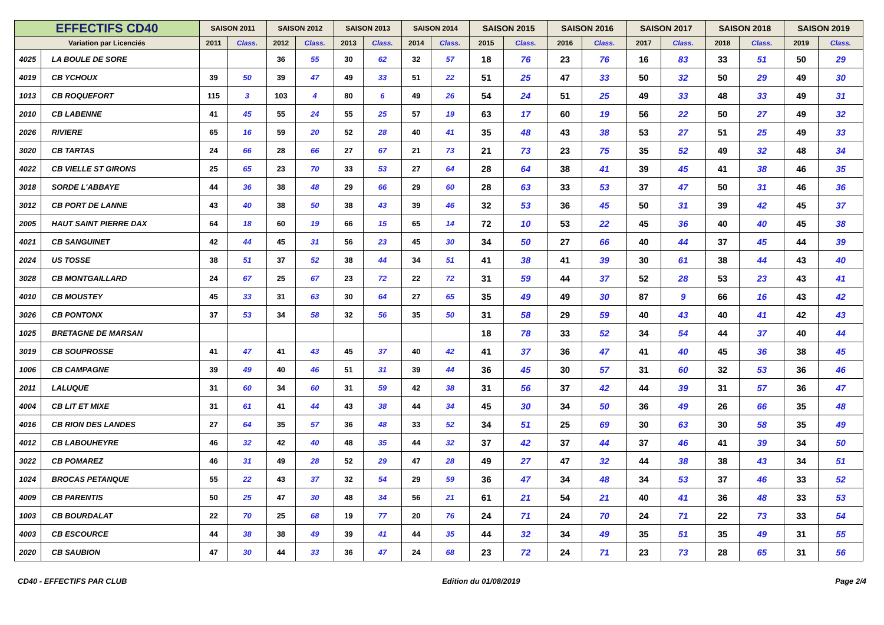| EFFECTIFS CD40 | | SAISON 2011 | | SAISON 2012 | | SAISON 2013 | | SAISON 2014 | | SAISON 2015 | | SAISON 2016 | | SAISON 2017 | | SAISON 2018 | | SAISON 2019 | |
| --- | --- | --- | --- | --- | --- | --- | --- | --- | --- | --- | --- | --- | --- | --- | --- | --- | --- | --- | --- |
| Variation par Licenciés | | 2011 | Class. | 2012 | Class. | 2013 | Class. | 2014 | Class. | 2015 | Class. | 2016 | Class. | 2017 | Class. | 2018 | Class. | 2019 | Class. |
| 4025 | LA BOULE DE SORE | | | 36 | 55 | 30 | 62 | 32 | 57 | 18 | 76 | 23 | 76 | 16 | 83 | 33 | 51 | 50 | 29 |
| 4019 | CB YCHOUX | 39 | 50 | 39 | 47 | 49 | 33 | 51 | 22 | 51 | 25 | 47 | 33 | 50 | 32 | 50 | 29 | 49 | 30 |
| 1013 | CB ROQUEFORT | 115 | 3 | 103 | 4 | 80 | 6 | 49 | 26 | 54 | 24 | 51 | 25 | 49 | 33 | 48 | 33 | 49 | 31 |
| 2010 | CB LABENNE | 41 | 45 | 55 | 24 | 55 | 25 | 57 | 19 | 63 | 17 | 60 | 19 | 56 | 22 | 50 | 27 | 49 | 32 |
| 2026 | RIVIERE | 65 | 16 | 59 | 20 | 52 | 28 | 40 | 41 | 35 | 48 | 43 | 38 | 53 | 27 | 51 | 25 | 49 | 33 |
| 3020 | CB TARTAS | 24 | 66 | 28 | 66 | 27 | 67 | 21 | 73 | 21 | 73 | 23 | 75 | 35 | 52 | 49 | 32 | 48 | 34 |
| 4022 | CB VIELLE ST GIRONS | 25 | 65 | 23 | 70 | 33 | 53 | 27 | 64 | 28 | 64 | 38 | 41 | 39 | 45 | 41 | 38 | 46 | 35 |
| 3018 | SORDE L'ABBAYE | 44 | 36 | 38 | 48 | 29 | 66 | 29 | 60 | 28 | 63 | 33 | 53 | 37 | 47 | 50 | 31 | 46 | 36 |
| 3012 | CB PORT DE LANNE | 43 | 40 | 38 | 50 | 38 | 43 | 39 | 46 | 32 | 53 | 36 | 45 | 50 | 31 | 39 | 42 | 45 | 37 |
| 2005 | HAUT SAINT PIERRE DAX | 64 | 18 | 60 | 19 | 66 | 15 | 65 | 14 | 72 | 10 | 53 | 22 | 45 | 36 | 40 | 40 | 45 | 38 |
| 4021 | CB SANGUINET | 42 | 44 | 45 | 31 | 56 | 23 | 45 | 30 | 34 | 50 | 27 | 66 | 40 | 44 | 37 | 45 | 44 | 39 |
| 2024 | US TOSSE | 38 | 51 | 37 | 52 | 38 | 44 | 34 | 51 | 41 | 38 | 41 | 39 | 30 | 61 | 38 | 44 | 43 | 40 |
| 3028 | CB MONTGAILLARD | 24 | 67 | 25 | 67 | 23 | 72 | 22 | 72 | 31 | 59 | 44 | 37 | 52 | 28 | 53 | 23 | 43 | 41 |
| 4010 | CB MOUSTEY | 45 | 33 | 31 | 63 | 30 | 64 | 27 | 65 | 35 | 49 | 49 | 30 | 87 | 9 | 66 | 16 | 43 | 42 |
| 3026 | CB PONTONX | 37 | 53 | 34 | 58 | 32 | 56 | 35 | 50 | 31 | 58 | 29 | 59 | 40 | 43 | 40 | 41 | 42 | 43 |
| 1025 | BRETAGNE DE MARSAN | | | | | | | | | 18 | 78 | 33 | 52 | 34 | 54 | 44 | 37 | 40 | 44 |
| 3019 | CB SOUPROSSE | 41 | 47 | 41 | 43 | 45 | 37 | 40 | 42 | 41 | 37 | 36 | 47 | 41 | 40 | 45 | 36 | 38 | 45 |
| 1006 | CB CAMPAGNE | 39 | 49 | 40 | 46 | 51 | 31 | 39 | 44 | 36 | 45 | 30 | 57 | 31 | 60 | 32 | 53 | 36 | 46 |
| 2011 | LALUQUE | 31 | 60 | 34 | 60 | 31 | 59 | 42 | 38 | 31 | 56 | 37 | 42 | 44 | 39 | 31 | 57 | 36 | 47 |
| 4004 | CB LIT ET MIXE | 31 | 61 | 41 | 44 | 43 | 38 | 44 | 34 | 45 | 30 | 34 | 50 | 36 | 49 | 26 | 66 | 35 | 48 |
| 4016 | CB RION DES LANDES | 27 | 64 | 35 | 57 | 36 | 48 | 33 | 52 | 34 | 51 | 25 | 69 | 30 | 63 | 30 | 58 | 35 | 49 |
| 4012 | CB LABOUHEYRE | 46 | 32 | 42 | 40 | 48 | 35 | 44 | 32 | 37 | 42 | 37 | 44 | 37 | 46 | 41 | 39 | 34 | 50 |
| 3022 | CB POMAREZ | 46 | 31 | 49 | 28 | 52 | 29 | 47 | 28 | 49 | 27 | 47 | 32 | 44 | 38 | 38 | 43 | 34 | 51 |
| 1024 | BROCAS PETANQUE | 55 | 22 | 43 | 37 | 32 | 54 | 29 | 59 | 36 | 47 | 34 | 48 | 34 | 53 | 37 | 46 | 33 | 52 |
| 4009 | CB PARENTIS | 50 | 25 | 47 | 30 | 48 | 34 | 56 | 21 | 61 | 21 | 54 | 21 | 40 | 41 | 36 | 48 | 33 | 53 |
| 1003 | CB BOURDALAT | 22 | 70 | 25 | 68 | 19 | 77 | 20 | 76 | 24 | 71 | 24 | 70 | 24 | 71 | 22 | 73 | 33 | 54 |
| 4003 | CB ESCOURCE | 44 | 38 | 38 | 49 | 39 | 41 | 44 | 35 | 44 | 32 | 34 | 49 | 35 | 51 | 35 | 49 | 31 | 55 |
| 2020 | CB SAUBION | 47 | 30 | 44 | 33 | 36 | 47 | 24 | 68 | 23 | 72 | 24 | 71 | 23 | 73 | 28 | 65 | 31 | 56 |
CD40 - EFFECTIFS PAR CLUB Edition du 01/08/2019 Page 2/4